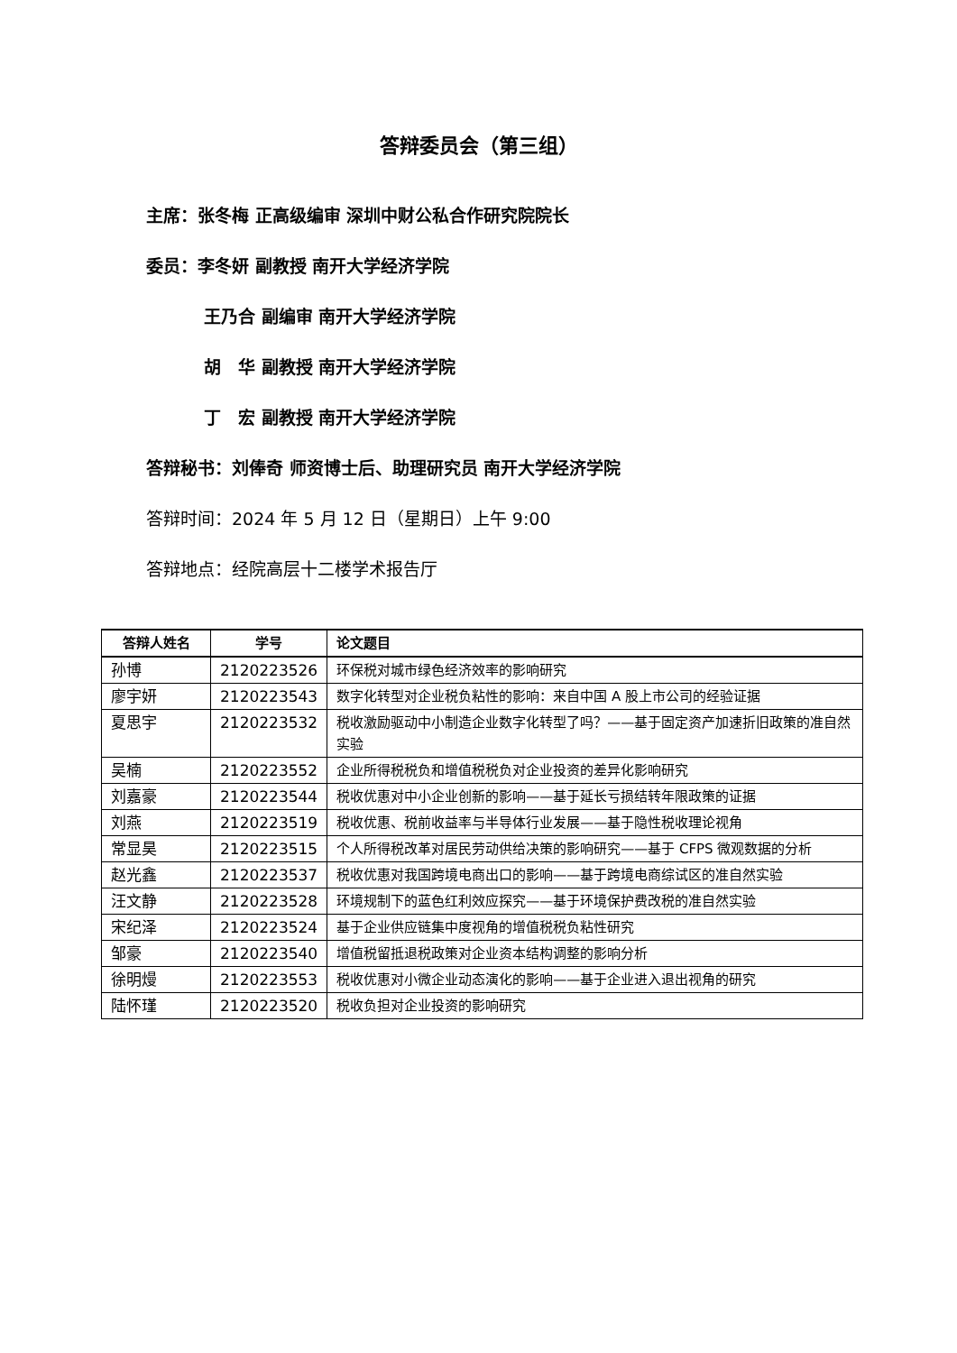答辩委员会（第三组）
主席：张冬梅 正高级编审 深圳中财公私合作研究院院长
委员：李冬妍 副教授 南开大学经济学院
王乃合 副编审 南开大学经济学院
胡　华 副教授 南开大学经济学院
丁　宏 副教授 南开大学经济学院
答辩秘书：刘俸奇 师资博士后、助理研究员 南开大学经济学院
答辩时间：2024 年 5 月 12 日（星期日）上午 9:00
答辩地点：经院高层十二楼学术报告厅
| 答辩人姓名 | 学号 | 论文题目 |
| --- | --- | --- |
| 孙博 | 2120223526 | 环保税对城市绿色经济效率的影响研究 |
| 廖宇妍 | 2120223543 | 数字化转型对企业税负粘性的影响：来自中国 A 股上市公司的经验证据 |
| 夏思宇 | 2120223532 | 税收激励驱动中小制造企业数字化转型了吗？——基于固定资产加速折旧政策的准自然实验 |
| 吴楠 | 2120223552 | 企业所得税税负和增值税税负对企业投资的差异化影响研究 |
| 刘嘉豪 | 2120223544 | 税收优惠对中小企业创新的影响——基于延长亏损结转年限政策的证据 |
| 刘燕 | 2120223519 | 税收优惠、税前收益率与半导体行业发展——基于隐性税收理论视角 |
| 常显昊 | 2120223515 | 个人所得税改革对居民劳动供给决策的影响研究——基于 CFPS 微观数据的分析 |
| 赵光鑫 | 2120223537 | 税收优惠对我国跨境电商出口的影响——基于跨境电商综试区的准自然实验 |
| 汪文静 | 2120223528 | 环境规制下的蓝色红利效应探究——基于环境保护费改税的准自然实验 |
| 宋纪泽 | 2120223524 | 基于企业供应链集中度视角的增值税税负粘性研究 |
| 邹豪 | 2120223540 | 增值税留抵退税政策对企业资本结构调整的影响分析 |
| 徐明熳 | 2120223553 | 税收优惠对小微企业动态演化的影响——基于企业进入退出视角的研究 |
| 陆怀瑾 | 2120223520 | 税收负担对企业投资的影响研究 |